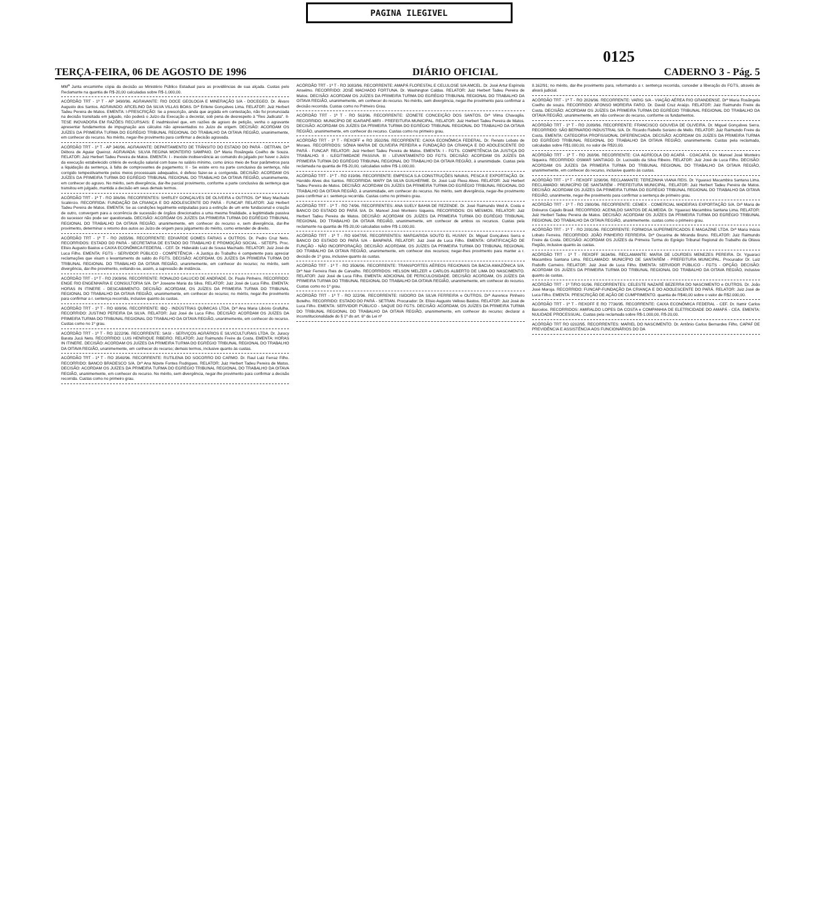PAGINA ILEGIVEL
0125
TERÇA-FEIRA, 06 DE AGOSTO DE 1996 DIÁRIO OFICIAL CADERNO 3 - Pág. 5
MM<sup>a</sup> Junta encaminhe cópia da decisão ao Ministério Público Estadual para as providências de sua alçada. Custas pelo Reclamante na quantia de R$-20,00 calculadas sobre R$-1.000,00.
ACÓRDÃO TRT - 1ª T - AP 3498/96. AGRAVANTE: RIO DOCE GEOLOGIA E MINERAÇÃO S/A - DOCEGEO. Dr. Álvaro Augusto dos Santos. AGRAVADO: ARCELINO DA SILVA VILLAS BOAS. Drª Erilene Gonçalves Lima. RELATOR: Juiz Herbert Tadeu Pereira de Matos. EMENTA: I-PRESCRIÇÃO: Se a prescrição, ainda que argüida em contestação, não foi pronunciada na decisão transitada em julgado, não poderá o Juízo da Execução a decretar, sob pena de desrespeito à "Res Judicata". II-TESE INOVADORA EM RAZÕES RECURSAIS: É inadmissível que, em razões de agravo de petição, venha o agravante apresentar fundamentos de impugnação aos cálculos não apresentados no Juízo de origem. DECISÃO: ACORDAM OS JUÍZES DA PRIMEIRA TURMA DO EGRÉGIO TRIBUNAL REGIONAL DO TRABALHO DA OITAVA REGIÃO, unanimemente, em conhecer do recurso. No mérito, negar-lhe provimento para confirmar a decisão agravada.
ACÓRDÃO TRT - 1ª T - AP 340/96. AGRAVANTE: DEPARTAMENTO DE TRÂNSITO DO ESTADO DO PARÁ - DETRAN. Drª Débora de Aguiar Queiroz. AGRAVADA: SILVIA REGINA MONTEIRO SAMPAIO. Drª Maria Rosângela Coelho de Souza. RELATOR: Juiz Herbert Tadeu Pereira de Matos. EMENTA: I - Inexiste inobservância ao comando do julgado por haver o Juízo da execução estabelecido critério de evolução salarial com base no salário mínimo, como único meio de fixar parâmetros para a liquidação da sentença, à falta de comprovantes de pagamento; II - Se existe erro na parte conclusiva da sentença, não corrigido tempestivamente pelos meios processuais adequados, é defeso fazer-se a corrigenda. DECISÃO: ACORDAM OS JUÍZES DA PRIMEIRA TURMA DO EGRÉGIO TRIBUNAL REGIONAL DO TRABALHO DA OITAVA REGIÃO, unanimemente, em conhecer do agravo. No mérito, sem divergência, dar-lhe parcial provimento, conforme a parte conclusiva da sentença que transitou em julgado, mantida a decisão em seus demais termos.
ACÓRDÃO TRT - 1ª T - RO 386/96. RECORRENTES: SHIRLEY GONÇALVES DE OLIVEIRA e OUTROS. Drª Mary Machado Scalércio. RECORRIDA: FUNDAÇÃO DA CRIANÇA E DO ADOLESCENTE DO PARÁ - FUNCAP. RELATOR: Juiz Herbert Tadeu Pereira de Matos. EMENTA: Se as condições legalmente estipuladas para a extinção de um ente fundacional e criação de outro, convergem para a ocorrência de sucessão de órgãos direcionados a uma mesma finalidade, a legitimidade passiva do sucessor não pode ser questionada. DECISÃO: ACORDAM OS JUÍZES DA PRIMEIRA TURMA DO EGRÉGIO TRIBUNAL REGIONAL DO TRABALHO DA OITAVA REGIÃO, unanimemente, em conhecer do recurso e, sem divergência, dar-lhe provimento, determinar o retorno dos autos ao Juízo de origem para julgamento do mérito, como entender de direito.
ACÓRDÃO TRT - 1ª T - RO 2655/96. RECORRENTE: EDIVARDE GOMES FARIAS e OUTROS. Dr. Pedro Cruz Neto. RECORRIDOS: ESTADO DO PARÁ - SECRETARIA DE ESTADO DO TRABALHO E PROMOÇÃO SOCIAL - SETEPS. Proc. Elísio Augusto Bastos e CAIXA ECONÔMICA FEDERAL - CEF. Dr. Hideraldo Luiz de Sousa Machado. RELATOR: Juiz José de Luca Filho. EMENTA: FGTS - SERVIDOR PÚBLICO - COMPETÊNCIA - A Justiça do Trabalho é competente para apreciar reclamações que visam o levantamento do saldo do FGTS. DECISÃO: ACORDAM, OS JUÍZES DA PRIMEIRA TURMA DO TRIBUNAL REGIONAL DO TRABALHO DA OITAVA REGIÃO, unanimemente, em conhecer do recurso; no mérito, sem divergência, dar-lhe provimento, evitando-se, assim, a supressão de instância.
ACÓRDÃO TRT - 1ª T - RO 2909/96. RECORRENTE: RONALDO GALUCIO DE ANDRADE. Dr. Paulo Pinheiro. RECORRIDO: ENGE RIO ENGENHARIA E CONSULTORIA S/A. Drª Joseane Maria da Silva. RELATOR: Juiz José de Luca Filho. EMENTA: HORAS IN ITINERE - DESCABIMENTO. DECISÃO: ACORDAM, OS JUÍZES DA PRIMEIRA TURMA DO TRIBUNAL REGIONAL DO TRABALHO DA OITAVA REGIÃO, unanimemente, em conhecer do recurso; no mérito, negar-lhe provimento para confirmar a r. sentença recorrida, inclusive quanto às custas.
ACÓRDÃO TRT - 1ª T - RO 699/96. RECORRENTE: IBQ - INDÚSTRIAS QUÍMICAS LTDA. Drª Ana Maria Libório Grafulha. RECORRIDO: JUSTINO PEREIRA DA SILVA. RELATOR: Juiz José de Luca Filho. DECISÃO: ACORDAM OS JUÍZES DA PRIMEIRA TURMA DO TRIBUNAL REGIONAL DO TRABALHO DA OITAVA REGIÃO, unanimemente, em conhecer do recurso. Custas como no 1º grau.
ACÓRDÃO TRT - 1ª T - RO 3222/96. RECORRENTE: SASI - SERVIÇOS AGRÁRIOS E SILVICULTURAIS LTDA. Dr. Juracy Barata Jucá Neto. RECORRIDO: LUIS HENRIQUE RIBEIRO. RELATOR: Juiz Raimundo Freire da Costa. EMENTA: HORAS IN ITINERE. DECISÃO: ACORDAM OS JUÍZES DA PRIMEIRA TURMA DO EGRÉGIO TRIBUNAL REGIONAL DO TRABALHO DA OITAVA REGIÃO, unanimemente, em conhecer do recurso; demais termos, inclusive quanto às custas.
ACÓRDÃO TRT - 1ª T - RO 3540/96. RECORRENTE: RUTILENA DO SOCORRO DO CARMO. Dr. Raul Luiz Ferraz Filho. RECORRIDO: BANCO BRADESCO S/A. Drª Ana Nizete Fontes Rodrigues. RELATOR: Juiz Herbert Tadeu Pereira de Matos. DECISÃO: ACORDAM OS JUÍZES DA PRIMEIRA TURMA DO EGRÉGIO TRIBUNAL REGIONAL DO TRABALHO DA OITAVA REGIÃO, unanimemente, em conhecer do recurso. No mérito, sem divergência, negar-lhe provimento para confirmar a decisão recorrida. Custas como no primeiro grau.
ACÓRDÃO TRT - 1ª T - RO 3083/96. RECORRENTE: AMAPÁ FLORESTAL E CELULOSE S/A AMCEL. Dr. José Artur Espínola Anselmo. RECORRIDO: JOSÉ MACHADO FORTUNA. Dr. Washington Caldas. RELATOR: Juiz Herbert Tadeu Pereira de Matos. DECISÃO: ACORDAM OS JUÍZES DA PRIMEIRA TURMA DO EGRÉGIO TRIBUNAL REGIONAL DO TRABALHO DA OITAVA REGIÃO, unanimemente, em conhecer do recurso. No mérito, sem divergência, negar-lhe provimento para confirmar a decisão recorrida. Custas como no Primeiro Grau.
ACÓRDÃO TRT - 1ª T - RO 563/96. RECORRENTE: IZONETE CONCEIÇÃO DOS SANTOS. Drª Vilma Chavaglia. RECORRIDO: MUNICÍPIO DE IGARAPÉ-MIRI - PREFEITURA MUNICIPAL. RELATOR: Juiz Herbert Tadeu Pereira de Matos. DECISÃO: ACORDAM OS JUÍZES DA PRIMEIRA TURMA DO EGRÉGIO TRIBUNAL REGIONAL DO TRABALHO DA OITAVA REGIÃO, unanimemente, em conhecer do recurso. Custas como no primeiro grau.
ACÓRDÃO TRT - 1ª T - REXOFF e RO 3502/96. RECORRENTE: CAIXA ECONÔMICA FEDERAL. Dr. Renato Lobato de Moraes. RECORRIDOS: SÔNIA MARIA DE OLIVEIRA PEREIRA e FUNDAÇÃO DA CRIANÇA E DO ADOLESCENTE DO PARÁ - FUNCAP. RELATOR: Juiz Herbert Tadeu Pereira de Matos. EMENTA: I - FGTS. COMPETÊNCIA DA JUSTIÇA DO TRABALHO. II - ILEGITIMIDADE PASSIVA. III - LEVANTAMENTO DO FGTS. DECISÃO: ACORDAM OS JUÍZES DA PRIMEIRA TURMA DO EGRÉGIO TRIBUNAL REGIONAL DO TRABALHO DA OITAVA REGIÃO, à unanimidade. Custas pela reclamada na quantia de R$-20,00, calculadas sobre R$-1.000,00.
ACÓRDÃO TRT - 1ª T - RO 819/96. RECORRENTE: EMPESCA S.A CONSTRUÇÕES NAVAIS, PESCA E EXPORTAÇÃO. Dr. Haroldo Alves dos Santos. RECORRIDA: MARY DA SILVA GUILHERME. Dr. José Luiz Flexa Alves. RELATOR: Juiz Herbert Tadeu Pereira de Matos. DECISÃO: ACORDAM OS JUÍZES DA PRIMEIRA TURMA DO EGRÉGIO TRIBUNAL REGIONAL DO TRABALHO DA OITAVA REGIÃO, à unanimidade, em conhecer do recurso. No mérito, sem divergência, negar-lhe provimento para confirmar a r. sentença recorrida. Custas como no primeiro grau.
ACÓRDÃO TRT - 1ª T - RO 74/96. RECORRENTES: ANA SUELY BAHIA DE REZENDE. Dr. José Raimundo Weil A. Costa e BANCO DO ESTADO DO PARÁ S/A. Dr. Manoel José Monteiro Siqueira. RECORRIDOS: OS MESMOS. RELATOR: Juiz Herbert Tadeu Pereira de Matos. DECISÃO: ACORDAM OS JUÍZES DA PRIMEIRA TURMA DO EGRÉGIO TRIBUNAL REGIONAL DO TRABALHO DA OITAVA REGIÃO, unanimemente, em conhecer de ambos os recursos. Custas pela reclamante na quantia de R$-20,00 calculadas sobre R$-1.000,00.
ACÓRDÃO TRT - 1ª T - RO 6947/95. RECORRENTES: MARGARIDA SOUTO EL HUSNY. Dr. Miguel Gonçalves Serra e BANCO DO ESTADO DO PARÁ S/A - BANPARÁ. RELATOR: Juiz José de Luca Filho. EMENTA: GRATIFICAÇÃO DE FUNÇÃO - NÃO INCORPORAÇÃO. DECISÃO: ACORDAM, OS JUÍZES DA PRIMEIRA TURMA DO TRIBUNAL REGIONAL DO TRABALHO DA OITAVA REGIÃO, unanimemente, em conhecer dos recursos; negar-lhes provimento para manter a r. decisão de 1º grau, inclusive quanto às custas.
ACÓRDÃO TRT - 1ª T - RO 3506/96. RECORRENTE: TRANSPORTES AÉREOS REGIONAIS DA BACIA AMAZÔNICA S/A. Drª Nair Ferreira Reis de Carvalho. RECORRIDOS: HELSON MELZER e CARLOS ALBERTO DE LIMA DO NASCIMENTO. RELATOR: Juiz José de Luca Filho. EMENTA: ADICIONAL DE PERICULOSIDADE. DECISÃO: ACORDAM, OS JUÍZES DA PRIMEIRA TURMA DO TRIBUNAL REGIONAL DO TRABALHO DA OITAVA REGIÃO, unanimemente, em conhecer do recurso. Custas como no 1º grau.
ACÓRDÃO TRT - 1ª T - RO 322/96. RECORRENTE: ISIDORO DA SILVA FERREIRA e OUTROS. Drª Aurenice Pinheiro Botelho. RECORRIDO: ESTADO DO PARÁ - SETRAN. Procurador: Dr. Elísio Augusto Velloso Bastos. RELATOR: Juiz José de Luca Filho. EMENTA: SERVIDOR PÚBLICO - SAQUE DO FGTS. DECISÃO: ACORDAM, OS JUÍZES DA PRIMEIRA TURMA DO TRIBUNAL REGIONAL DO TRABALHO DA OITAVA REGIÃO, unanimemente, em conhecer do recurso; declarar a inconstitucionalidade do § 1º do art. 6º da Lei nº
8.162/91; no mérito, dar-lhe provimento para, reformando a r. sentença recorrida, conceder a liberação do FGTS, através de alvará judicial.
ACÓRDÃO TRT - 1ª T - RO 2826/96. RECORRENTE: VARIG S/A - VIAÇÃO AÉREA RIO GRANDENSE. Drª Maria Rosângela Coelho de souza. RECORRIDO: AFONSO MOREIRA FARO. Dr. David Cruz Araújo. RELATOR: Juiz Raimundo Freire da Costa. DECISÃO: ACORDAM OS JUÍZES DA PRIMEIRA TURMA DO EGRÉGIO TRIBUNAL REGIONAL DO TRABALHO DA OITAVA REGIÃO, unanimemente, em não conhecer do recurso, conforme os fundamentos.
ACÓRDÃO TRT - 1ª T - RO 2089/96. RECORRENTE: FRANCISCO GOUVEIA DE OLIVEIRA. Dr. Miguel Gonçalves Serra. RECORRIDO: SÃO BERNARDO INDUSTRIAL S/A. Dr. Ricardo Rabello Soriano de Mello. RELATOR: Juiz Raimundo Freire da Costa. EMENTA: CATEGORIA PROFISSIONAL DIFERENCIADA. DECISÃO: ACORDAM OS JUÍZES DA PRIMEIRA TURMA DO EGRÉGIO TRIBUNAL REGIONAL DO TRABALHO DA OITAVA REGIÃO, unanimemente. Custas pela reclamada, calculadas sobre R$1.000,00, no valor de R$20,00.
ACÓRDÃO TRT - 1ª T - RO 268/96. RECORRENTE: CIA AGRÍCOLA DO ACARÁ - COACARÁ. Dr. Manoel José Monteiro Siqueira. RECORRIDO: OSMAR SANTIAGO. Dr. Lucivaldo da Silva Ribeiro. RELATOR: Juiz José de Luca Filho. DECISÃO: ACORDAM OS JUÍZES DA PRIMEIRA TURMA DO TRIBUNAL REGIONAL DO TRABALHO DA OITAVA REGIÃO, unanimemente, em conhecer do recurso, inclusive quanto às custas.
ACÓRDÃO TRT - 1ª T - REXOFF 3298/96. RECLAMANTE: TEREZINHA VIANA REIS. Dr. Yguaraci Macambira Santana Lima. RECLAMADO: MUNICÍPIO DE SANTARÉM - PREFEITURA MUNICIPAL. RELATOR: Juiz Herbert Tadeu Pereira de Matos. DECISÃO: ACORDAM OS JUÍZES DA PRIMEIRA TURMA DO EGRÉGIO TRIBUNAL REGIONAL DO TRABALHO DA OITAVA REGIÃO, unanimente, negar-lhe provimento para confirmar a sentença de primeiro grau.
ACÓRDÃO TRT - 1ª T - RO 2980/96. RECORRENTE: CEMEX - COMERCIAL MADEIRAS EXPORTAÇÃO S/A. Drª Maria de Dolouros Cajado Brasil. RECORRIDO: ACENILDO SANTOS DE ALMEIDA. Dr. Yguaraci Macambira Santana Lima. RELATOR: Juiz Herbert Tadeu Pereira de Matos. DECISÃO: ACORDAM OS JUÍZES DA PRIMEIRA TURMA DO EGRÉGIO TRIBUNAL REGIONAL DO TRABALHO DA OITAVA REGIÃO, unanimemente. custas como o primeiro grau.
ACÓRDÃO TRT - 1ª T - RO 2891/96. RECORRENTE: FORMOSA SUPERMERCADOS E MAGAZINE LTDA. Drª Maria Inácia Lobato Ferreira. RECORRIDO: JOÃO PINHEIRO FERREIRA. Drª Oscarina de Miranda Bruno. RELATOR: Juiz Raimundo Freire da Costa. DECISÃO: ACORDAM OS JUÍZES da Primeira Turma do Egrégio Tribunal Regional do Trabalho da Oitava Região, inclusive quanto às custas.
ACÓRDÃO TRT - 1ª T - REXOFF 3634/96. RECLAMANTE: MARIA DE LOURDES MENEZES PEREIRA. Dr. Yguaraci Macambira Santana Lima. RECLAMADO: MUNICÍPIO DE SANTARÉM - PREFEITURA MUNICIPAL. Procurador Dr. Luiz Rodolfo Carneiro. RELATOR: Juiz José de Luca Filho. EMENTA: SERVIDOR PÚBLICO - FGTS - OPÇÃO. DECISÃO: ACORDAM OS JUÍZES DA PRIMEIRA TURMA DO TRIBUNAL REGIONAL DO TRABALHO DA OITAVA REGIÃO, inclusive quanto às custas.
ACÓRDÃO TRT - 1ª T/RO 91/96. RECORRENTES: CELESTE NAZARÉ BEZERRA DO NASCIMENTO e OUTROS. Dr. João José Maroja. RECORRIDO: FUNCAP-FUNDAÇÃO DA CRIANÇA E DO ADOLESCENTE DO PARÁ. RELATOR: Juiz José de Luca Filho. EMENTA: PRESCRIÇÃO DE AÇÃO DE CUMPRIMENTO. quantia de R$40,00 sobre o valor de R$2.000,00.
ACÓRDÃO TRT - 1ª T - REXOFF E RO 7736/95. RECORRENTE: CAIXA ECONÔMICA FEDERAL - CEF. Dr. Itamir Carlos Barcelos. RECORRIDOS: AMIRALDO LOPES DA COSTA e COMPANHIA DE ELETRICIDADE DO AMAPÁ - CEA. EMENTA: NULIDADE PROCESSUAL. Custas pela reclamada sobre R$-1.000,00, R$-20,00.
ACÓRDÃO TRT RO 0202/95. RECORRENTES: MARIEL DO NASCIMENTO. Dr. Antônio Carlos Bernardes Filho, CAPAF DE PREVIDÊNCIA E ASSISTÊNCIA AOS FUNCIONÁRIOS DO DA